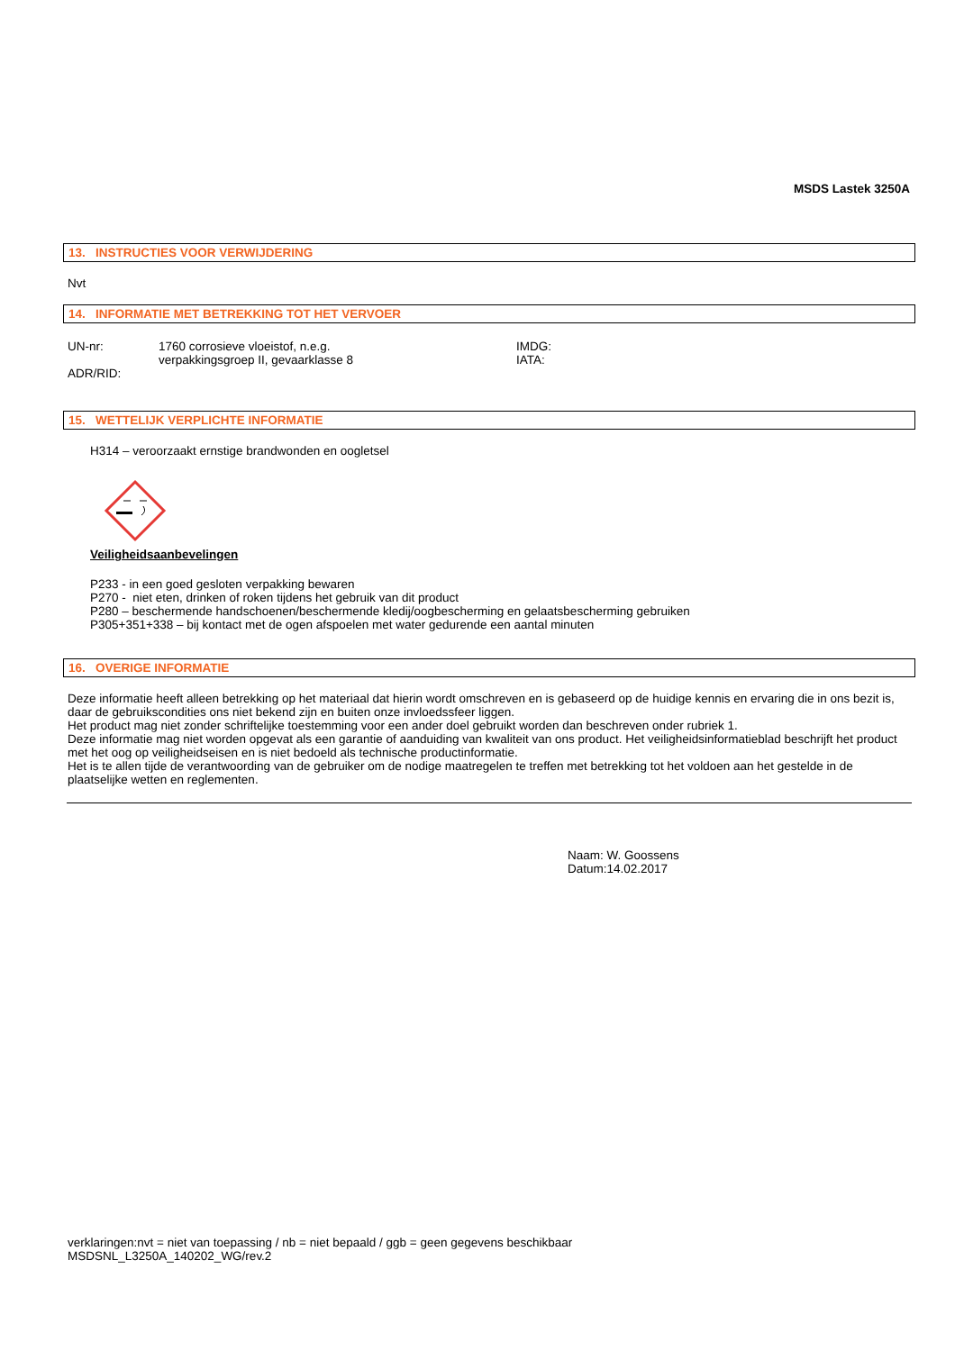MSDS Lastek 3250A
13. INSTRUCTIES VOOR VERWIJDERING
Nvt
14. INFORMATIE MET BETREKKING TOT HET VERVOER
UN-nr: 1760 corrosieve vloeistof, n.e.g.
verpakkingsgroep II, gevaarklasse 8
IMDG:
IATA:
ADR/RID:
15. WETTELIJK VERPLICHTE INFORMATIE
H314 – veroorzaakt ernstige brandwonden en oogletsel
Veiligheidsaanbevelingen
P233 - in een goed gesloten verpakking bewaren
P270 - niet eten, drinken of roken tijdens het gebruik van dit product
P280 – beschermende handschoenen/beschermende kledij/oogbescherming en gelaatsbescherming gebruiken
P305+351+338 – bij kontact met de ogen afspoelen met water gedurende een aantal minuten
16. OVERIGE INFORMATIE
Deze informatie heeft alleen betrekking op het materiaal dat hierin wordt omschreven en is gebaseerd op de huidige kennis en ervaring die in ons bezit is, daar de gebruikscondities ons niet bekend zijn en buiten onze invloedssfeer liggen.
Het product mag niet zonder schriftelijke toestemming voor een ander doel gebruikt worden dan beschreven onder rubriek 1.
Deze informatie mag niet worden opgevat als een garantie of aanduiding van kwaliteit van ons product. Het veiligheidsinformatieblad beschrijft het product met het oog op veiligheidseisen en is niet bedoeld als technische productinformatie.
Het is te allen tijde de verantwoording van de gebruiker om de nodige maatregelen te treffen met betrekking tot het voldoen aan het gestelde in de plaatselijke wetten en reglementen.
Naam: W. Goossens
Datum:14.02.2017
verklaringen:nvt = niet van toepassing / nb = niet bepaald / ggb = geen gegevens beschikbaar
MSDSNL_L3250A_140202_WG/rev.2